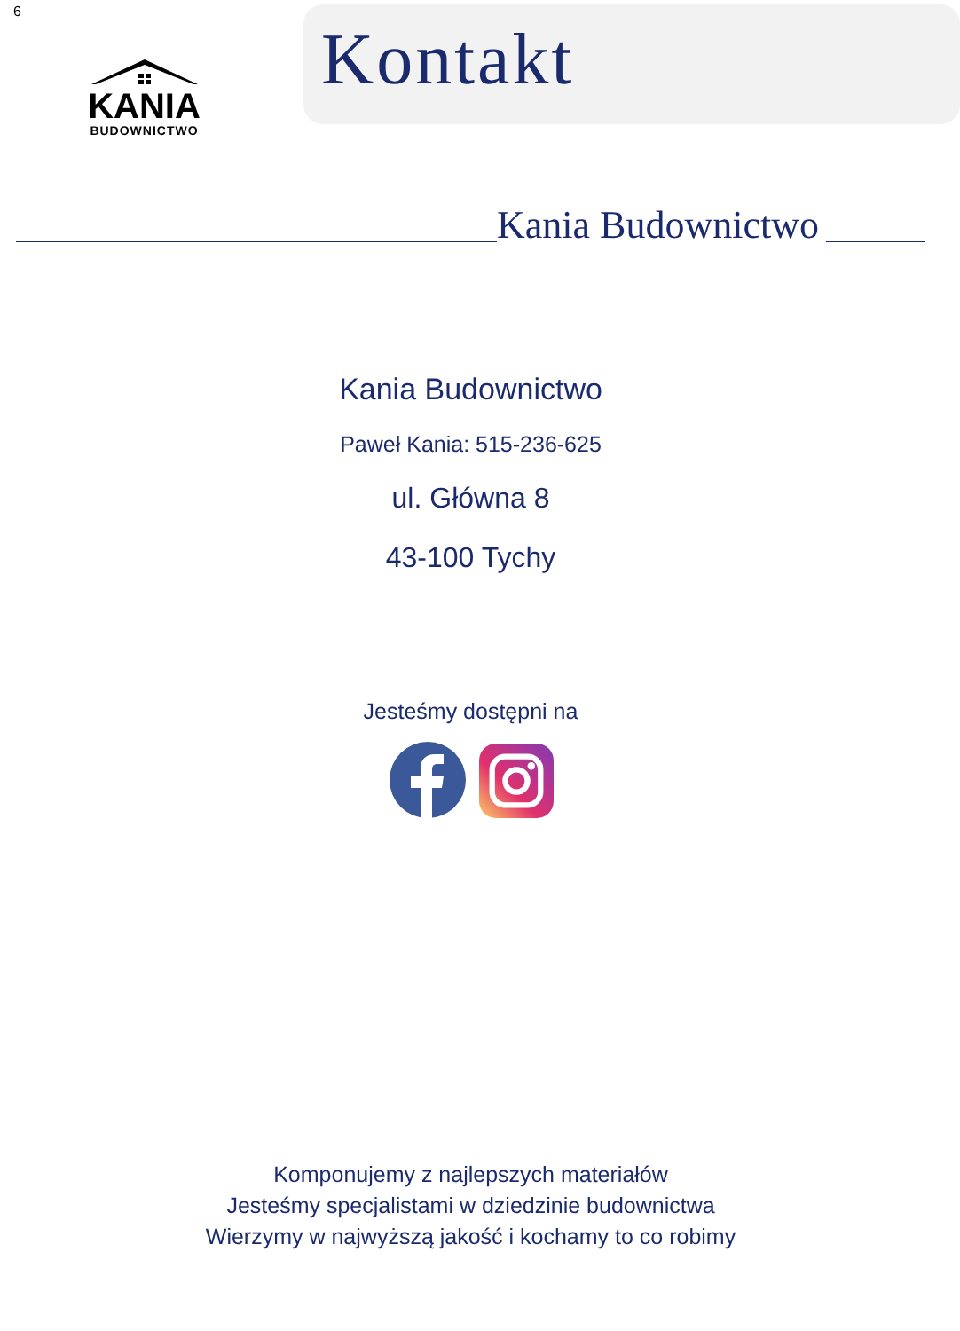6
KANIA
BUDOWNICTWO
Kontakt
Kania Budownictwo
Kania Budownictwo
Paweł Kania: 515-236-625
ul. Główna 8
43-100 Tychy
Jesteśmy dostępni na
Komponujemy z najlepszych materiałów
Jesteśmy specjalistami w dziedzinie budownictwa
Wierzymy w najwyższą jakość i kochamy to co robimy